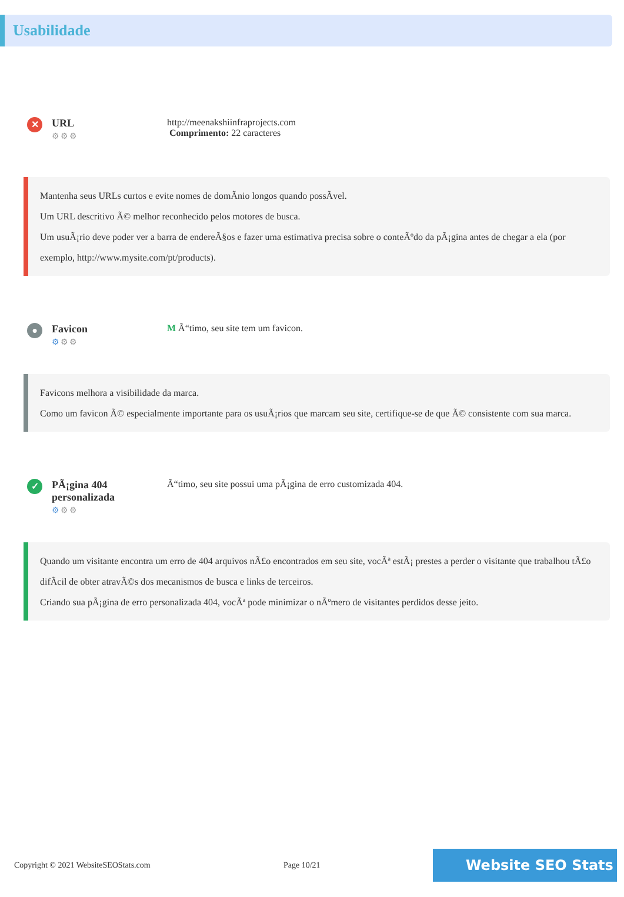Usabilidade
✕
URL
⚙⚙⚙
http://meenakshiinfraprojects.com
Comprimento: 22 caracteres
Mantenha seus URLs curtos e evite nomes de domÃnio longos quando possÃvel.
Um URL descritivo Ã© melhor reconhecido pelos motores de busca.
Um usuÃ¡rio deve poder ver a barra de endereÃ§os e fazer uma estimativa precisa sobre o conteÃºdo da pÃ¡gina antes de chegar a ela (por exemplo, http://www.mysite.com/pt/products).
●
Favicon
⚙⚙⚙
M Ã“timo, seu site tem um favicon.
Favicons melhora a visibilidade da marca.
Como um favicon Ã© especialmente importante para os usuÃ¡rios que marcam seu site, certifique-se de que Ã© consistente com sua marca.
✓
PÃ¡gina 404 personalizada
⚙⚙⚙
Ã“timo, seu site possui uma pÃ¡gina de erro customizada 404.
Quando um visitante encontra um erro de 404 arquivos nÃ£o encontrados em seu site, vocÃª estÃ¡ prestes a perder o visitante que trabalhou tÃ£o difÃcil de obter atravÃ©s dos mecanismos de busca e links de terceiros.
Criando sua pÃ¡gina de erro personalizada 404, vocÃª pode minimizar o nÃºmero de visitantes perdidos desse jeito.
Copyright © 2021 WebsiteSEOStats.com Page 10/21
Website SEO Stats